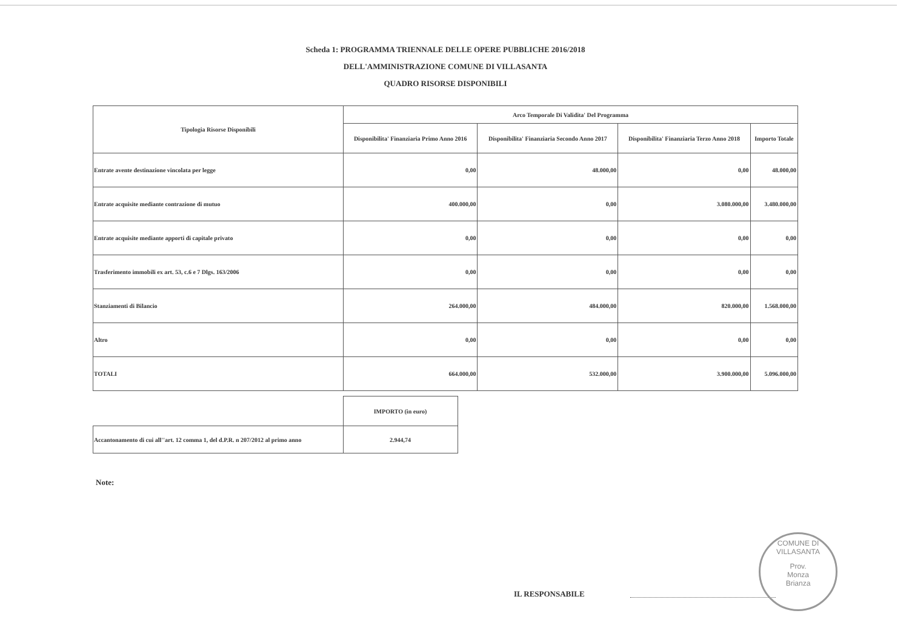Scheda 1: PROGRAMMA TRIENNALE DELLE OPERE PUBBLICHE 2016/2018
DELL'AMMINISTRAZIONE COMUNE DI VILLASANTA
QUADRO RISORSE DISPONIBILI
| Tipologia Risorse Disponibili | Arco Temporale Di Validita' Del Programma | | | |
| --- | --- | --- | --- | --- |
| | Disponibilita' Finanziaria Primo Anno 2016 | Disponibilita' Finanziaria Secondo Anno 2017 | Disponibilita' Finanziaria Terzo Anno 2018 | Importo Totale |
| Entrate avente destinazione vincolata per legge | 0,00 | 48.000,00 | 0,00 | 48.000,00 |
| Entrate acquisite mediante contrazione di mutuo | 400.000,00 | 0,00 | 3.080.000,00 | 3.480.000,00 |
| Entrate acquisite mediante apporti di capitale privato | 0,00 | 0,00 | 0,00 | 0,00 |
| Trasferimento immobili ex art. 53, c.6 e 7 Dlgs. 163/2006 | 0,00 | 0,00 | 0,00 | 0,00 |
| Stanziamenti di Bilancio | 264.000,00 | 484.000,00 | 820.000,00 | 1.568.000,00 |
| Altro | 0,00 | 0,00 | 0,00 | 0,00 |
| TOTALI | 664.000,00 | 532.000,00 | 3.900.000,00 | 5.096.000,00 |
| | IMPORTO (in euro) |
| Accantonamento di cui all''art. 12 comma 1, del d.P.R. n 207/2012 al primo anno | 2.944,74 |
Note:
IL RESPONSABILE
COMUNE DI VILLASANTA
Prov.
Monza
Brianza